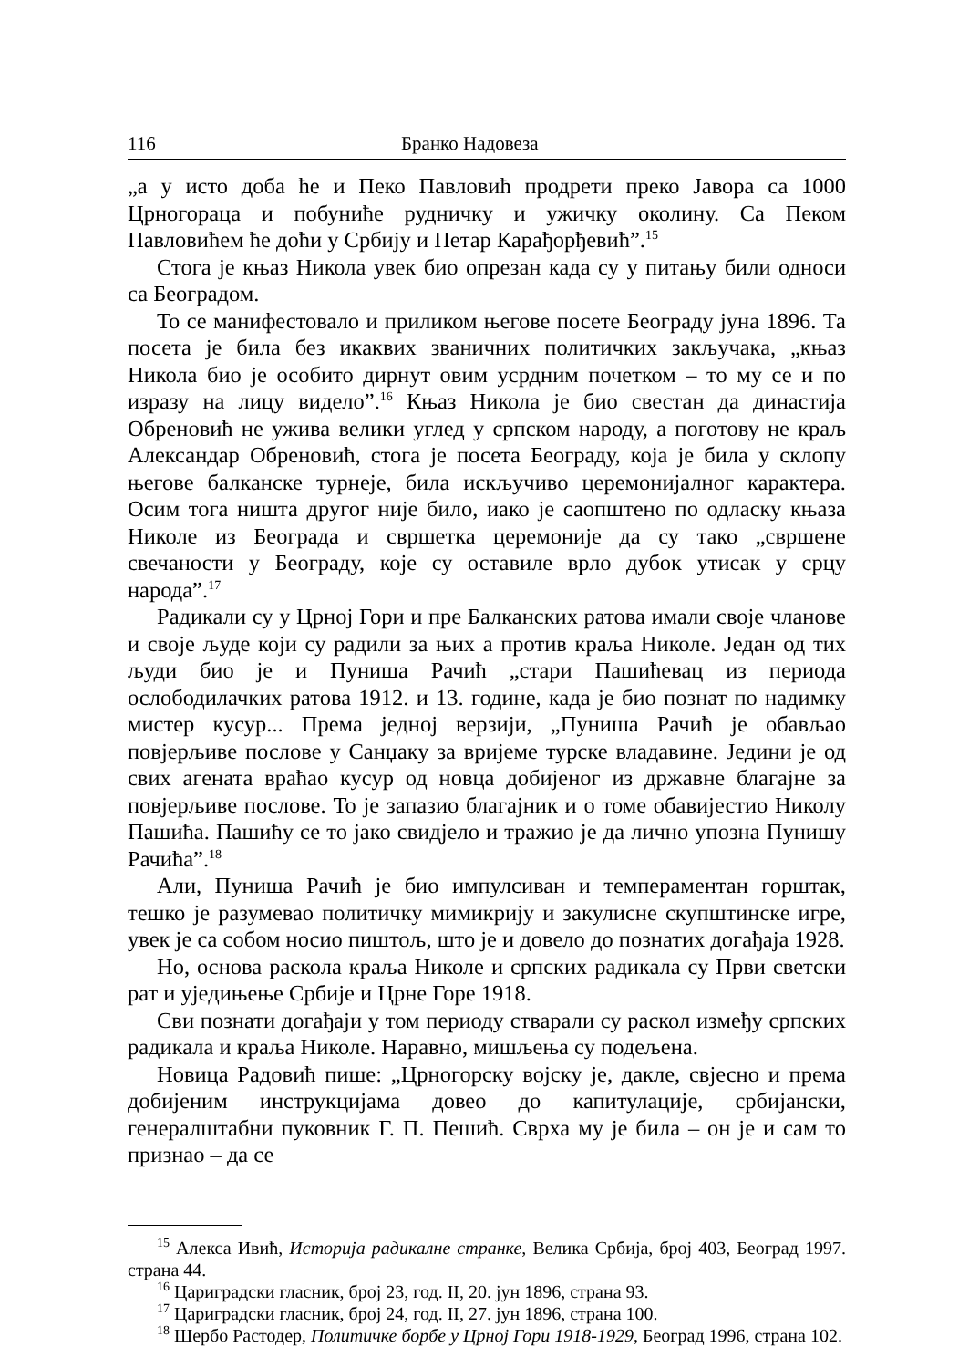116 Бранко Надовеза
„а у исто доба ће и Пеко Павловић продрети преко Јавора са 1000 Црногораца и побуниће рудничку и ужичку околину. Са Пеком Павловићем ће доћи у Србију и Петар Карађорђевић”.<sup>15</sup>
Стога је књаз Никола увек био опрезан када су у питању били односи са Београдом.
То се манифестовало и приликом његове посете Београду јуна 1896. Та посета је била без икаквих званичних политичких закључака, „књаз Никола био је особито дирнут овим усрдним почетком – то му се и по изразу на лицу видело”.<sup>16</sup> Књаз Никола је био свестан да династија Обреновић не ужива велики углед у српском народу, а поготову не краљ Александар Обреновић, стога је посета Београду, која је била у склопу његове балканске турнеје, била искључиво церемонијалног карактера. Осим тога ништа другог није било, иако је саопштено по одласку књаза Николе из Београда и свршетка церемоније да су тако „свршене свечаности у Београду, које су оставиле врло дубок утисак у срцу народа”.<sup>17</sup>
Радикали су у Црној Гори и пре Балканских ратова имали своје чланове и своје људе који су радили за њих а против краља Николе. Један од тих људи био је и Пуниша Рачић „стари Пашићевац из периода ослободилачких ратова 1912. и 13. године, када је био познат по надимку мистер кусур... Према једној верзији, „Пуниша Рачић је обављао повјерљиве послове у Санџаку за вријеме турске владавине. Једини је од свих агената враћао кусур од новца добијеног из државне благајне за повјерљиве послове. То је запазио благајник и о томе обавијестио Николу Пашића. Пашићу се то јако свидјело и тражио је да лично упозна Пунишу Рачића”.<sup>18</sup>
Али, Пуниша Рачић је био импулсиван и темпераментан горштак, тешко је разумевао политичку мимикрију и закулисне скупштинске игре, увек је са собом носио пиштољ, што је и довело до познатих догађаја 1928.
Но, основа раскола краља Николе и српских радикала су Први светски рат и уједињење Србије и Црне Горе 1918.
Сви познати догађаји у том периоду стварали су раскол између српских радикала и краља Николе. Наравно, мишљења су подељена.
Новица Радовић пише: „Црногорску војску је, дакле, свјесно и према добијеним инструкцијама довео до капитулације, србијански, генералштабни пуковник Г. П. Пешић. Сврха му је била – он је и сам то признао – да се
<sup>15</sup> Алекса Ивић, Историја радикалне странке, Велика Србија, број 403, Београд 1997. страна 44.
<sup>16</sup> Цариградски гласник, број 23, год. II, 20. јун 1896, страна 93.
<sup>17</sup> Цариградски гласник, број 24, год. II, 27. јун 1896, страна 100.
<sup>18</sup> Шербо Растодер, Политичке борбе у Црној Гори 1918-1929, Београд 1996, страна 102.